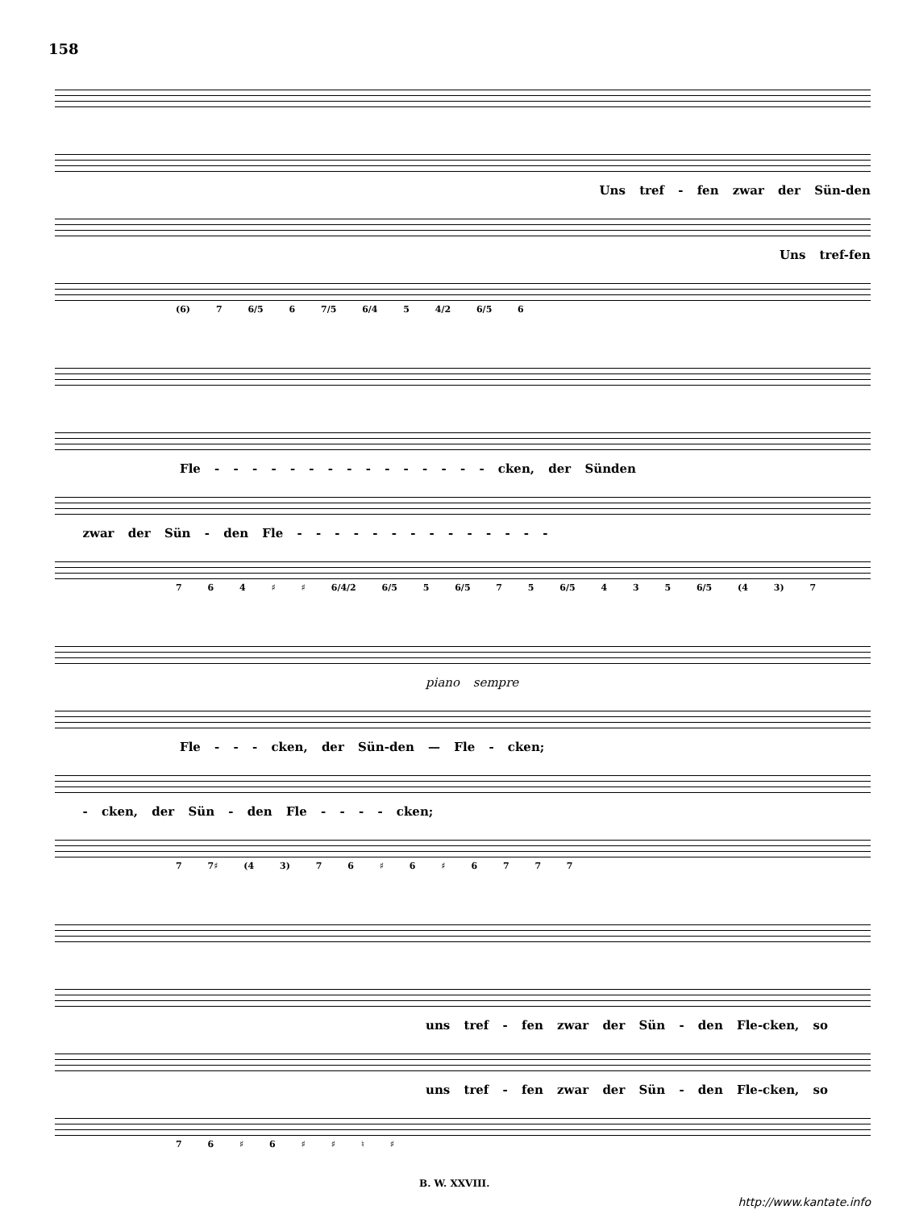158
Uns tref - fen zwar der Sün-den
Uns tref-fen
(6) 7 6/5 6 7/5 6/4 5 4/2 6/5 6
Fle - - - - - - - - - - - - - - - cken, der Sünden
zwar der Sün - den Fle - - - - - - - - - - - - - -
7 6 4 ♯ ♯ 6/4/2 6/5 5 6/5 7 5 6/5 4 3 5 6/5 (4 3) 7
piano sempre
Fle - - - cken, der Sün-den — Fle - cken;
- cken, der Sün - den Fle - - - - cken;
7 7♯ (4 3) 7 6 ♯ 6 ♯ 6 7 7 7
uns tref - fen zwar der Sün - den Fle-cken, so
uns tref - fen zwar der Sün - den Fle-cken, so
7 6 ♯ 6 ♯ ♯ ♮ ♯
B. W. XXVIII.
http://www.kantate.info